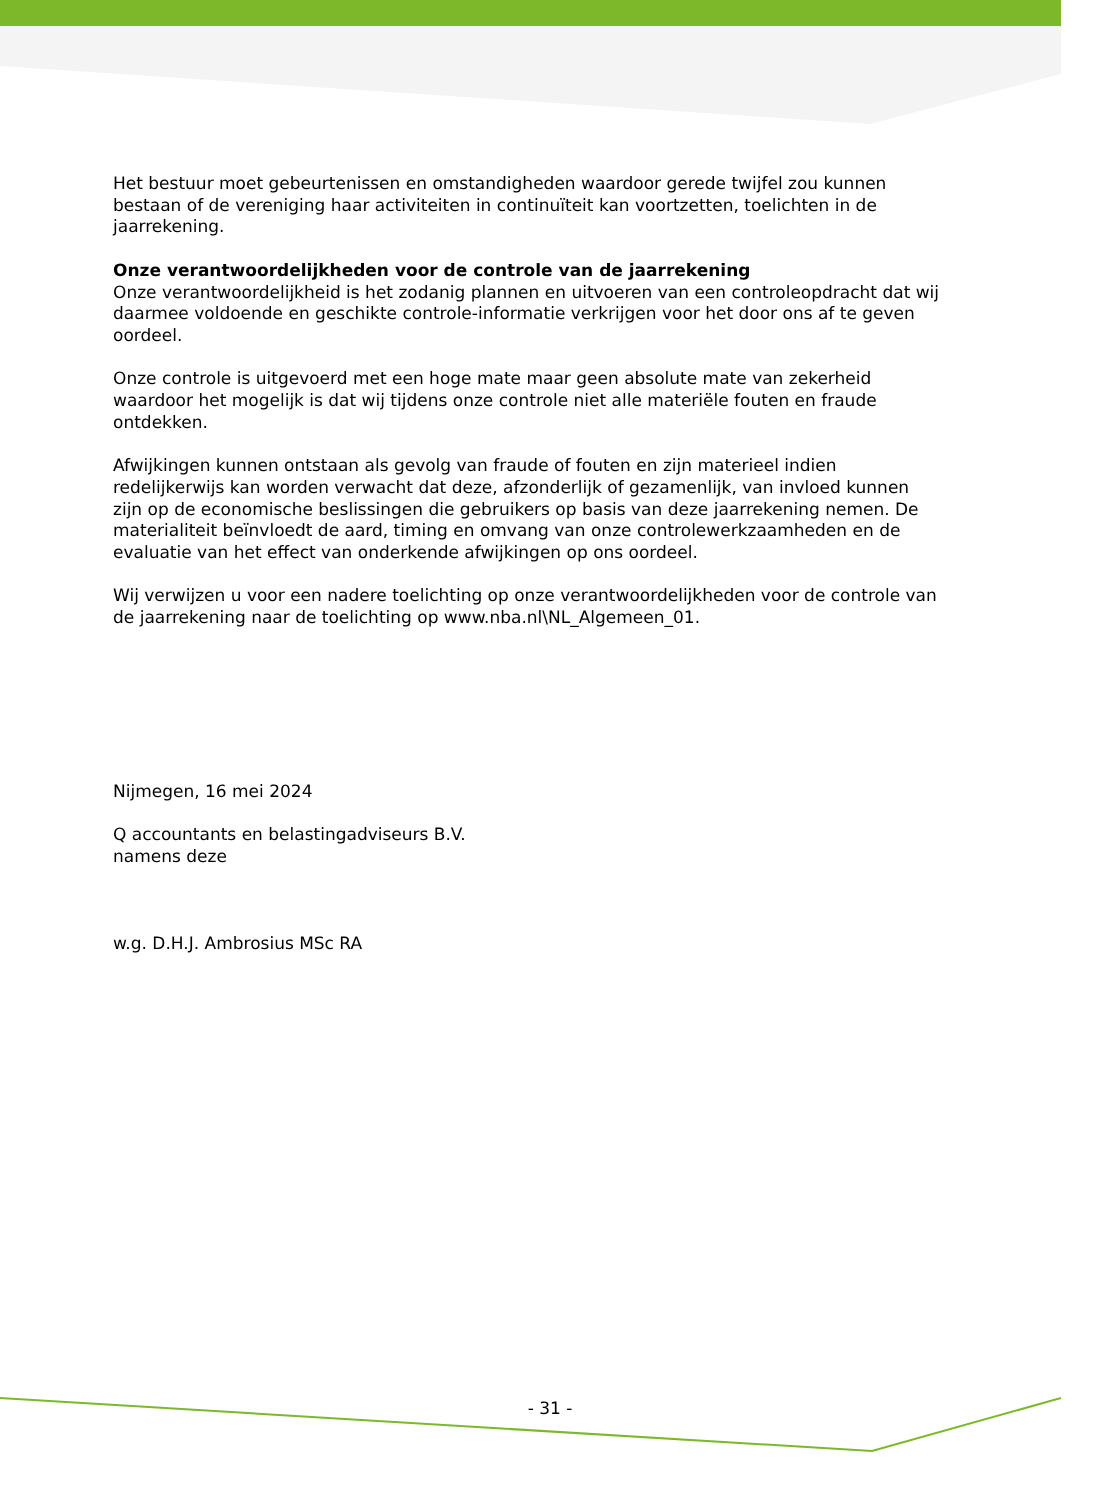Het bestuur moet gebeurtenissen en omstandigheden waardoor gerede twijfel zou kunnen bestaan of de vereniging haar activiteiten in continuïteit kan voortzetten, toelichten in de jaarrekening.
Onze verantwoordelijkheden voor de controle van de jaarrekening
Onze verantwoordelijkheid is het zodanig plannen en uitvoeren van een controleopdracht dat wij daarmee voldoende en geschikte controle-informatie verkrijgen voor het door ons af te geven oordeel.
Onze controle is uitgevoerd met een hoge mate maar geen absolute mate van zekerheid waardoor het mogelijk is dat wij tijdens onze controle niet alle materiële fouten en fraude ontdekken.
Afwijkingen kunnen ontstaan als gevolg van fraude of fouten en zijn materieel indien redelijkerwijs kan worden verwacht dat deze, afzonderlijk of gezamenlijk, van invloed kunnen zijn op de economische beslissingen die gebruikers op basis van deze jaarrekening nemen. De materialiteit beïnvloedt de aard, timing en omvang van onze controlewerkzaamheden en de evaluatie van het effect van onderkende afwijkingen op ons oordeel.
Wij verwijzen u voor een nadere toelichting op onze verantwoordelijkheden voor de controle van de jaarrekening naar de toelichting op www.nba.nl\NL_Algemeen_01.
Nijmegen, 16 mei 2024
Q accountants en belastingadviseurs B.V.
namens deze
w.g. D.H.J. Ambrosius MSc RA
- 31 -